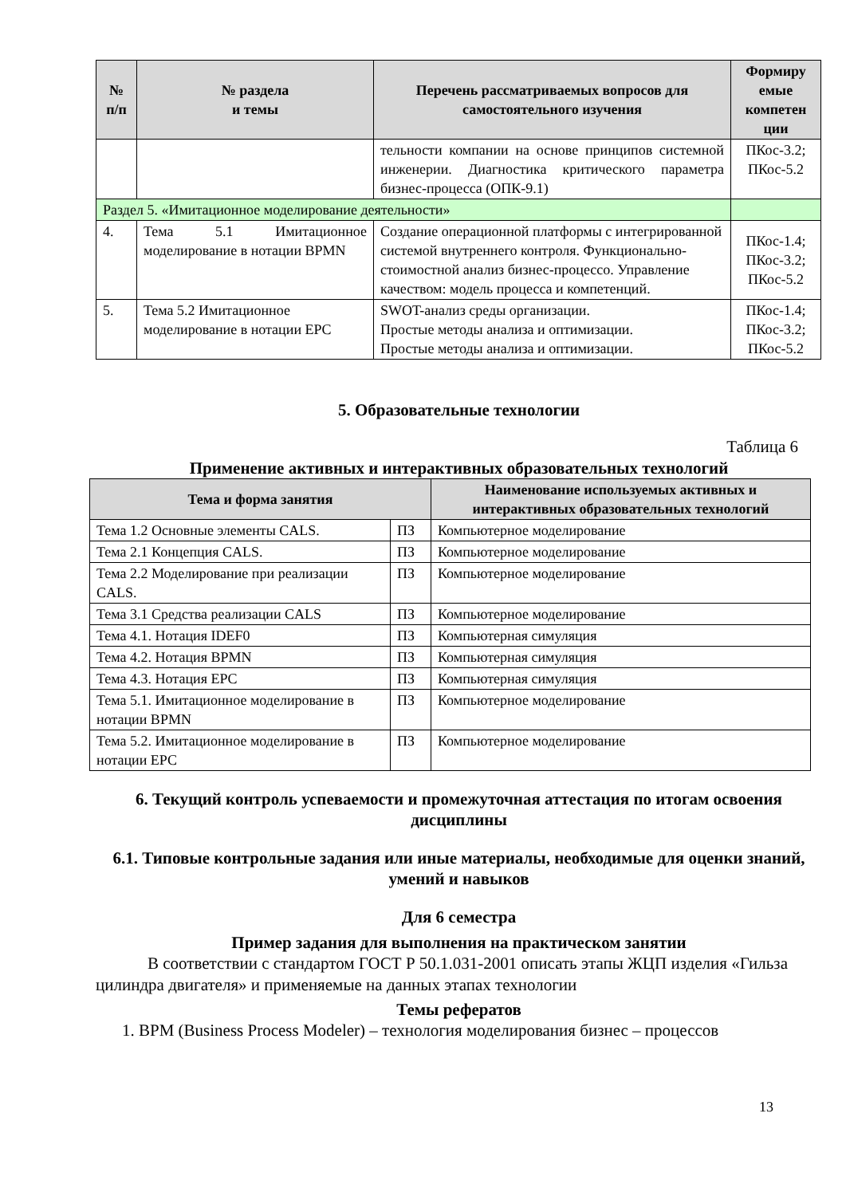| № п/п | № раздела и темы | Перечень рассматриваемых вопросов для самостоятельного изучения | Формиру емые компетен ции |
| --- | --- | --- | --- |
| | | тельности компании на основе принципов системной инженерии. Диагностика критического параметра бизнес-процесса (ОПК-9.1) | ПКос-3.2; ПКос-5.2 |
| Раздел 5. «Имитационное моделирование деятельности» | | | |
| 4. | Тема 5.1 Имитационное моделирование в нотации BPMN | Создание операционной платформы с интегрированной системой внутреннего контроля. Функционально-стоимостной анализ бизнес-процессо. Управление качеством: модель процесса и компетенций. | ПКос-1.4; ПКос-3.2; ПКос-5.2 |
| 5. | Тема 5.2 Имитационное моделирование в нотации EPC | SWOT-анализ среды организации. Простые методы анализа и оптимизации. Простые методы анализа и оптимизации. | ПКос-1.4; ПКос-3.2; ПКос-5.2 |
5. Образовательные технологии
Таблица 6
Применение активных и интерактивных образовательных технологий
| Тема и форма занятия | | Наименование используемых активных и интерактивных образовательных технологий |
| --- | --- | --- |
| Тема 1.2 Основные элементы CALS. | ПЗ | Компьютерное моделирование |
| Тема 2.1 Концепция CALS. | ПЗ | Компьютерное моделирование |
| Тема 2.2 Моделирование при реализации CALS. | ПЗ | Компьютерное моделирование |
| Тема 3.1 Средства реализации CALS | ПЗ | Компьютерное моделирование |
| Тема 4.1. Нотация IDEF0 | ПЗ | Компьютерная симуляция |
| Тема 4.2. Нотация BPMN | ПЗ | Компьютерная симуляция |
| Тема 4.3. Нотация EPC | ПЗ | Компьютерная симуляция |
| Тема 5.1. Имитационное моделирование в нотации BPMN | ПЗ | Компьютерное моделирование |
| Тема 5.2. Имитационное моделирование в нотации EPC | ПЗ | Компьютерное моделирование |
6. Текущий контроль успеваемости и промежуточная аттестация по итогам освоения дисциплины
6.1. Типовые контрольные задания или иные материалы, необходимые для оценки знаний, умений и навыков
Для 6 семестра
Пример задания для выполнения на практическом занятии
В соответствии с стандартом ГОСТ Р 50.1.031-2001 описать этапы ЖЦП изделия «Гильза цилиндра двигателя» и применяемые на данных этапах технологии
Темы рефератов
1. BPM (Business Process Modeler) – технология моделирования бизнес – процессов
13